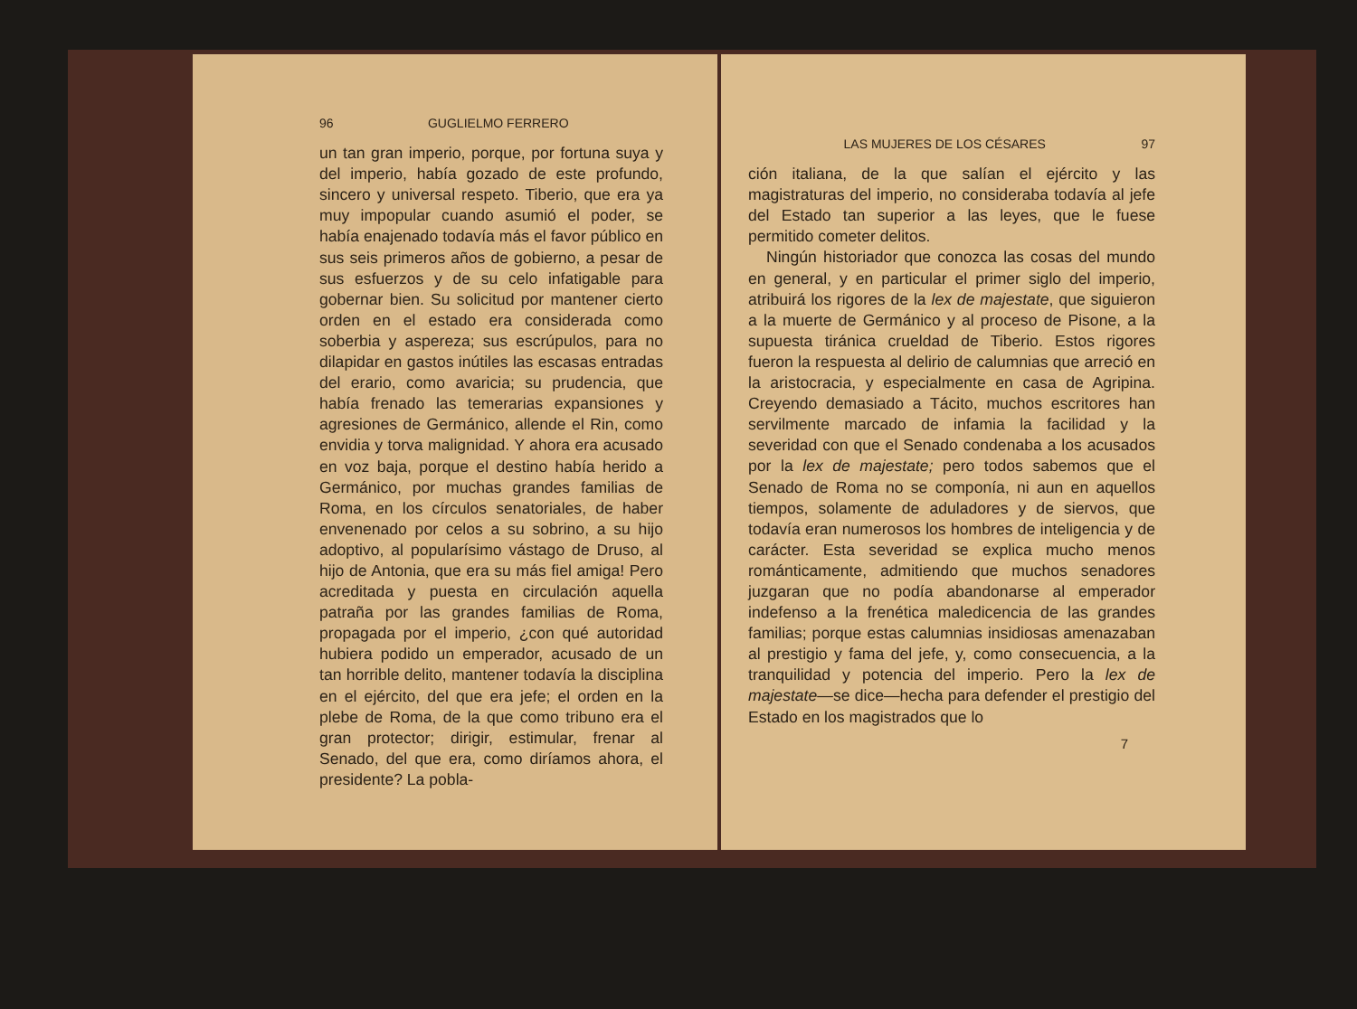96 GUGLIELMO FERRERO
un tan gran imperio, porque, por fortuna suya y del imperio, había gozado de este profundo, sincero y universal respeto. Tiberio, que era ya muy impopular cuando asumió el poder, se había enajenado todavía más el favor público en sus seis primeros años de gobierno, a pesar de sus esfuerzos y de su celo infatigable para gobernar bien. Su solicitud por mantener cierto orden en el estado era considerada como soberbia y aspereza; sus escrúpulos, para no dilapidar en gastos inútiles las escasas entradas del erario, como avaricia; su prudencia, que había frenado las temerarias expansiones y agresiones de Germánico, allende el Rin, como envidia y torva malignidad. Y ahora era acusado en voz baja, porque el destino había herido a Germánico, por muchas grandes familias de Roma, en los círculos senatoriales, de haber envenenado por celos a su sobrino, a su hijo adoptivo, al popularísimo vástago de Druso, al hijo de Antonia, que era su más fiel amiga! Pero acreditada y puesta en circulación aquella patraña por las grandes familias de Roma, propagada por el imperio, ¿con qué autoridad hubiera podido un emperador, acusado de un tan horrible delito, mantener todavía la disciplina en el ejército, del que era jefe; el orden en la plebe de Roma, de la que como tribuno era el gran protector; dirigir, estimular, frenar al Senado, del que era, como diríamos ahora, el presidente? La pobla-
LAS MUJERES DE LOS CÉSARES 97
ción italiana, de la que salían el ejército y las magistraturas del imperio, no consideraba todavía al jefe del Estado tan superior a las leyes, que le fuese permitido cometer delitos.
Ningún historiador que conozca las cosas del mundo en general, y en particular el primer siglo del imperio, atribuirá los rigores de la lex de majestate, que siguieron a la muerte de Germánico y al proceso de Pisone, a la supuesta tiránica crueldad de Tiberio. Estos rigores fueron la respuesta al delirio de calumnias que arreció en la aristocracia, y especialmente en casa de Agripina. Creyendo demasiado a Tácito, muchos escritores han servilmente marcado de infamia la facilidad y la severidad con que el Senado condenaba a los acusados por la lex de majestate; pero todos sabemos que el Senado de Roma no se componía, ni aun en aquellos tiempos, solamente de aduladores y de siervos, que todavía eran numerosos los hombres de inteligencia y de carácter. Esta severidad se explica mucho menos románticamente, admitiendo que muchos senadores juzgaran que no podía abandonarse al emperador indefenso a la frenética maledicencia de las grandes familias; porque estas calumnias insidiosas amenazaban al prestigio y fama del jefe, y, como consecuencia, a la tranquilidad y potencia del imperio. Pero la lex de majestate—se dice—hecha para defender el prestigio del Estado en los magistrados que lo
7